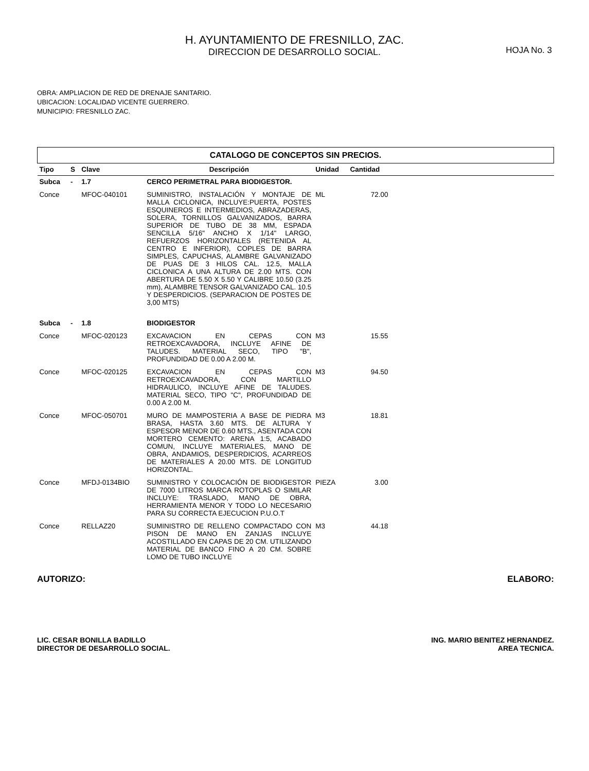H. AYUNTAMIENTO DE FRESNILLO, ZAC.
DIRECCION DE DESARROLLO SOCIAL.
HOJA No. 3
OBRA: AMPLIACION DE RED DE DRENAJE SANITARIO.
UBICACION: LOCALIDAD VICENTE GUERRERO.
MUNICIPIO: FRESNILLO ZAC.
| CATALOGO DE CONCEPTOS SIN PRECIOS. | | | | | | |
| --- | --- | --- | --- | --- | --- | --- |
| Tipo | S | Clave | Descripción | Unidad | Cantidad | |
| Subca | - | 1.7 | CERCO PERIMETRAL PARA BIODIGESTOR. | | | |
| Conce | | MFOC-040101 | SUMINISTRO, INSTALACIÓN Y MONTAJE DE MALLA CICLONICA, INCLUYE:PUERTA, POSTES ESQUINEROS E INTERMEDIOS, ABRAZADERAS, SOLERA, TORNILLOS GALVANIZADOS, BARRA SUPERIOR DE TUBO DE 38 MM, ESPADA SENCILLA 5/16" ANCHO X 1/14" LARGO, REFUERZOS HORIZONTALES (RETENIDA AL CENTRO E INFERIOR), COPLES DE BARRA SIMPLES, CAPUCHAS, ALAMBRE GALVANIZADO DE PUAS DE 3 HILOS CAL. 12.5, MALLA CICLONICA A UNA ALTURA DE 2.00 MTS. CON ABERTURA DE 5.50 X 5.50 Y CALIBRE 10.50 (3.25 mm), ALAMBRE TENSOR GALVANIZADO CAL. 10.5 Y DESPERDICIOS. (SEPARACION DE POSTES DE 3,00 MTS) | ML | 72.00 | |
| Subca | - | 1.8 | BIODIGESTOR | | | |
| Conce | | MFOC-020123 | EXCAVACION EN CEPAS CON RETROEXCAVADORA, INCLUYE AFINE DE TALUDES. MATERIAL SECO, TIPO "B", PROFUNDIDAD DE 0.00 A 2.00 M. | M3 | 15.55 | |
| Conce | | MFOC-020125 | EXCAVACION EN CEPAS CON RETROEXCAVADORA, CON MARTILLO HIDRAULICO, INCLUYE AFINE DE TALUDES. MATERIAL SECO, TIPO "C", PROFUNDIDAD DE 0.00 A 2.00 M. | M3 | 94.50 | |
| Conce | | MFOC-050701 | MURO DE MAMPOSTERIA A BASE DE PIEDRA BRASA, HASTA 3.60 MTS. DE ALTURA Y ESPESOR MENOR DE 0.60 MTS., ASENTADA CON MORTERO CEMENTO: ARENA 1:5, ACABADO COMUN, INCLUYE MATERIALES, MANO DE OBRA, ANDAMIOS, DESPERDICIOS, ACARREOS DE MATERIALES A 20.00 MTS. DE LONGITUD HORIZONTAL. | M3 | 18.81 | |
| Conce | | MFDJ-0134BIO | SUMINISTRO Y COLOCACIÓN DE BIODIGESTOR DE 7000 LITROS MARCA ROTOPLAS O SIMILAR INCLUYE: TRASLADO, MANO DE OBRA, HERRAMIENTA MENOR Y TODO LO NECESARIO PARA SU CORRECTA EJECUCION P.U.O.T | PIEZA | 3.00 | |
| Conce | | RELLAZ20 | SUMINISTRO DE RELLENO COMPACTADO CON PISON DE MANO EN ZANJAS INCLUYE ACOSTILLADO EN CAPAS DE 20 CM. UTILIZANDO MATERIAL DE BANCO FINO A 20 CM. SOBRE LOMO DE TUBO INCLUYE | M3 | 44.18 | |
AUTORIZO: ELABORO:
LIC. CESAR BONILLA BADILLO
DIRECTOR DE DESARROLLO SOCIAL.
ING. MARIO BENITEZ HERNANDEZ.
AREA TECNICA.